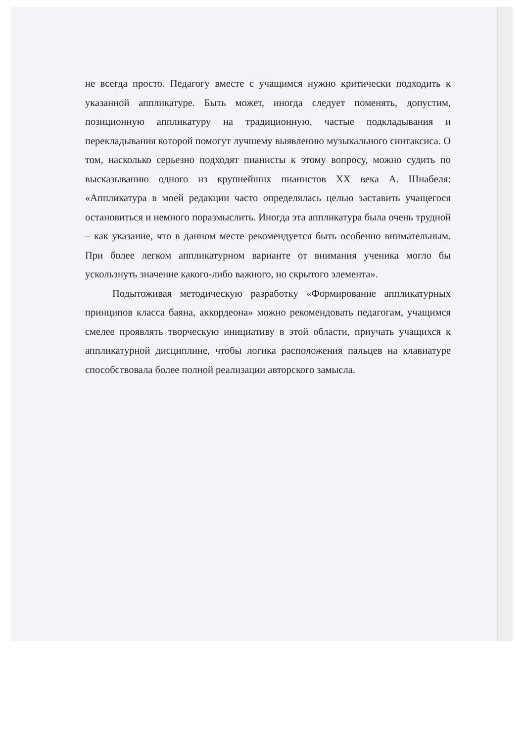не всегда просто. Педагогу вместе с учащимся нужно критически подходить к указанной аппликатуре. Быть может, иногда следует поменять, допустим, позиционную аппликатуру на традиционную, частые подкладывания и перекладывания которой помогут лучшему выявлению музыкального синтаксиса. О том, насколько серьезно подходят пианисты к этому вопросу, можно судить по высказыванию одного из крупнейших пианистов XX века А. Шнабеля: «Аппликатура в моей редакции часто определялась целью заставить учащегося остановиться и немного поразмыслить. Иногда эта аппликатура была очень трудной – как указание, что в данном месте рекомендуется быть особенно внимательным. При более легком аппликатурном варианте от внимания ученика могло бы ускользнуть значение какого-либо важного, но скрытого элемента».
Подытоживая методическую разработку «Формирование аппликатурных принципов класса баяна, аккордеона» можно рекомендовать педагогам, учащимся смелее проявлять творческую инициативу в этой области, приучать учащихся к аппликатурной дисциплине, чтобы логика расположения пальцев на клавиатуре способствовала более полной реализации авторского замысла.